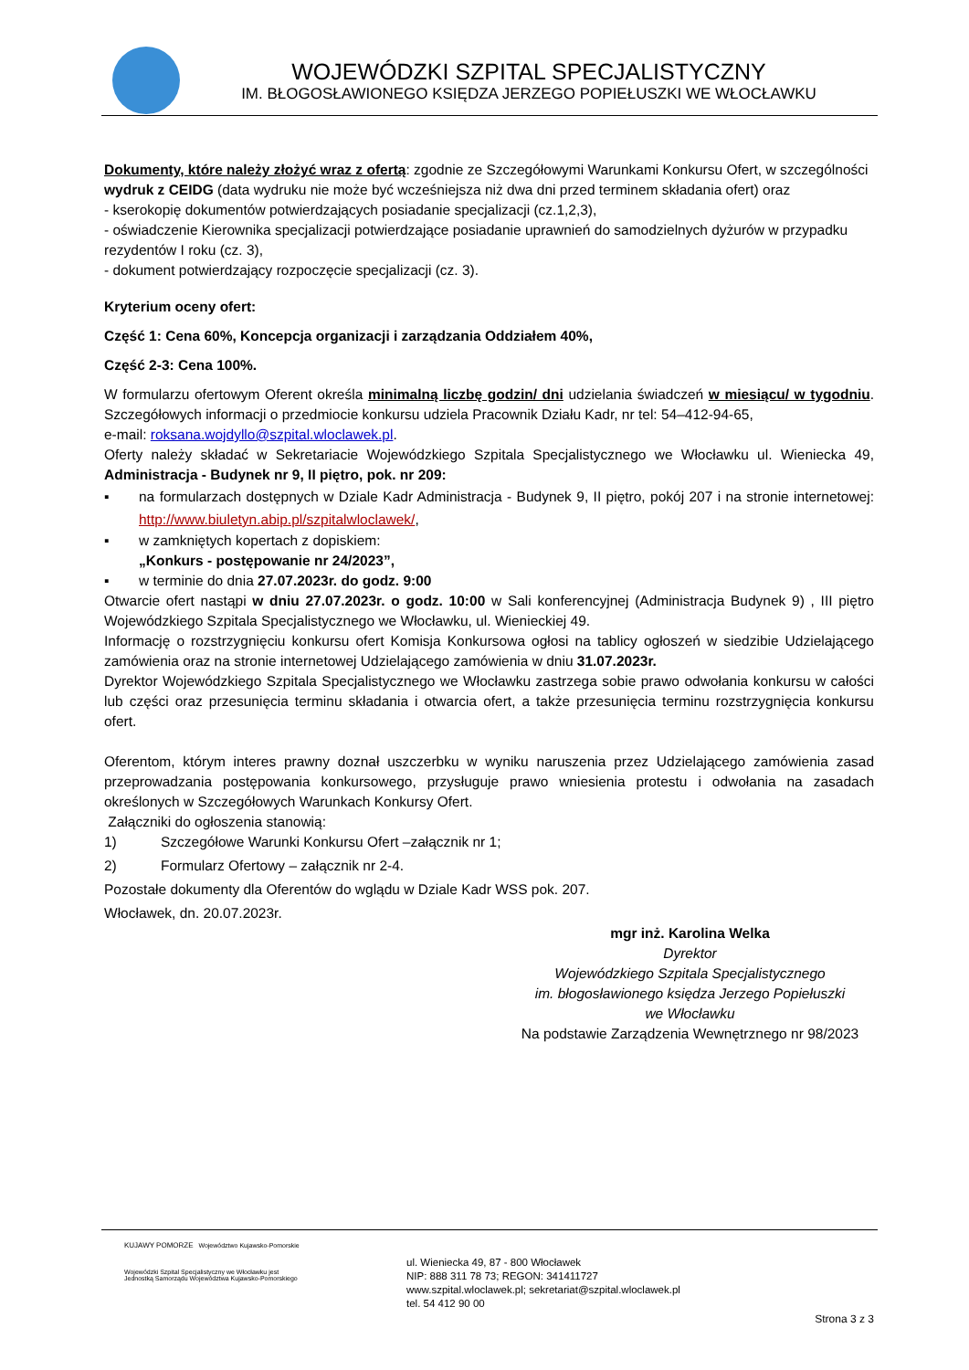WOJEWÓDZKI SZPITAL SPECJALISTYCZNY
IM. BŁOGOSŁAWIONEGO KSIĘDZA JERZEGO POPIEŁUSZKI WE WŁOCŁAWKU
Dokumenty, które należy złożyć wraz z ofertą: zgodnie ze Szczegółowymi Warunkami Konkursu Ofert, w szczególności wydruk z CEIDG (data wydruku nie może być wcześniejsza niż dwa dni przed terminem składania ofert) oraz
- kserokopię dokumentów potwierdzających posiadanie specjalizacji (cz.1,2,3),
- oświadczenie Kierownika specjalizacji potwierdzające posiadanie uprawnień do samodzielnych dyżurów w przypadku rezydentów I roku (cz. 3),
- dokument potwierdzający rozpoczęcie specjalizacji (cz. 3).
Kryterium oceny ofert:
Część 1: Cena 60%, Koncepcja organizacji i zarządzania Oddziałem 40%,
Część 2-3: Cena 100%.
W formularzu ofertowym Oferent określa minimalną liczbę godzin/ dni udzielania świadczeń w miesiącu/ w tygodniu. Szczegółowych informacji o przedmiocie konkursu udziela Pracownik Działu Kadr, nr tel: 54–412-94-65,
e-mail: roksana.wojdyllo@szpital.wloclawek.pl.
Oferty należy składać w Sekretariacie Wojewódzkiego Szpitala Specjalistycznego we Włocławku ul. Wieniecka 49, Administracja - Budynek nr 9, II piętro, pok. nr 209:
▪ na formularzach dostępnych w Dziale Kadr Administracja - Budynek 9, II piętro, pokój 207 i na stronie internetowej: http://www.biuletyn.abip.pl/szpitalwloclawek/,
▪ w zamkniętych kopertach z dopiskiem:
„Konkurs - postępowanie nr 24/2023”,
▪ w terminie do dnia 27.07.2023r. do godz. 9:00
Otwarcie ofert nastąpi w dniu 27.07.2023r. o godz. 10:00 w Sali konferencyjnej (Administracja Budynek 9) , III piętro Wojewódzkiego Szpitala Specjalistycznego we Włocławku, ul. Wienieckiej 49.
Informację o rozstrzygnięciu konkursu ofert Komisja Konkursowa ogłosi na tablicy ogłoszeń w siedzibie Udzielającego zamówienia oraz na stronie internetowej Udzielającego zamówienia w dniu 31.07.2023r.
Dyrektor Wojewódzkiego Szpitala Specjalistycznego we Włocławku zastrzega sobie prawo odwołania konkursu w całości lub części oraz przesunięcia terminu składania i otwarcia ofert, a także przesunięcia terminu rozstrzygnięcia konkursu ofert.
Oferentom, którym interes prawny doznał uszczerbku w wyniku naruszenia przez Udzielającego zamówienia zasad przeprowadzania postępowania konkursowego, przysługuje prawo wniesienia protestu i odwołania na zasadach określonych w Szczegółowych Warunkach Konkursy Ofert.
Załączniki do ogłoszenia stanowią:
1) Szczegółowe Warunki Konkursu Ofert –załącznik nr 1;
2) Formularz Ofertowy – załącznik nr 2-4.
Pozostałe dokumenty dla Oferentów do wglądu w Dziale Kadr WSS pok. 207.
Włocławek, dn. 20.07.2023r.
mgr inż. Karolina Welka
Dyrektor
Wojewódzkiego Szpitala Specjalistycznego
im. błogosławionego księdza Jerzego Popiełuszki
we Włocławku
Na podstawie Zarządzenia Wewnętrznego nr 98/2023
KUJAWY POMORZE Województwo Kujawsko-Pomorskie
Wojewódzki Szpital Specjalistyczny we Włocławku jest Jednostką Samorządu Województwa Kujawsko-Pomorskiego
ul. Wieniecka 49, 87 - 800 Włocławek
NIP: 888 311 78 73; REGON: 341411727
www.szpital.wloclawek.pl; sekretariat@szpital.wloclawek.pl
tel. 54 412 90 00
Strona 3 z 3